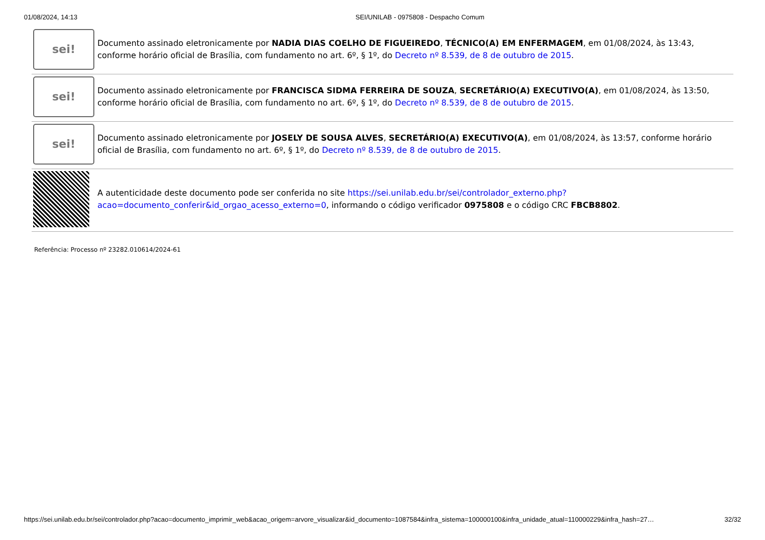01/08/2024, 14:13 SEI/UNILAB - 0975808 - Despacho Comum
| sei! | Documento assinado eletronicamente por NADIA DIAS COELHO DE FIGUEIREDO , TÉCNICO(A) EM ENFERMAGEM , em 01/08/2024, às 13:43, conforme horário oficial de Brasília, com fundamento no art. 6º, § 1º, do Decreto nº 8.539, de 8 de outubro de 2015 . |
| sei! | Documento assinado eletronicamente por FRANCISCA SIDMA FERREIRA DE SOUZA , SECRETÁRIO(A) EXECUTIVO(A) , em 01/08/2024, às 13:50, conforme horário oficial de Brasília, com fundamento no art. 6º, § 1º, do Decreto nº 8.539, de 8 de outubro de 2015 . |
| sei! | Documento assinado eletronicamente por JOSELY DE SOUSA ALVES , SECRETÁRIO(A) EXECUTIVO(A) , em 01/08/2024, às 13:57, conforme horário oficial de Brasília, com fundamento no art. 6º, § 1º, do Decreto nº 8.539, de 8 de outubro de 2015 . |
| | A autenticidade deste documento pode ser conferida no site https://sei.unilab.edu.br/sei/controlador_externo.php?acao=documento_conferir&id_orgao_acesso_externo=0 , informando o código verificador 0975808 e o código CRC FBCB8802 . |
Referência: Processo nº 23282.010614/2024-61
https://sei.unilab.edu.br/sei/controlador.php?acao=documento_imprimir_web&acao_origem=arvore_visualizar&id_documento=1087584&infra_sistema=100000100&infra_unidade_atual=110000229&infra_hash=27… 32/32